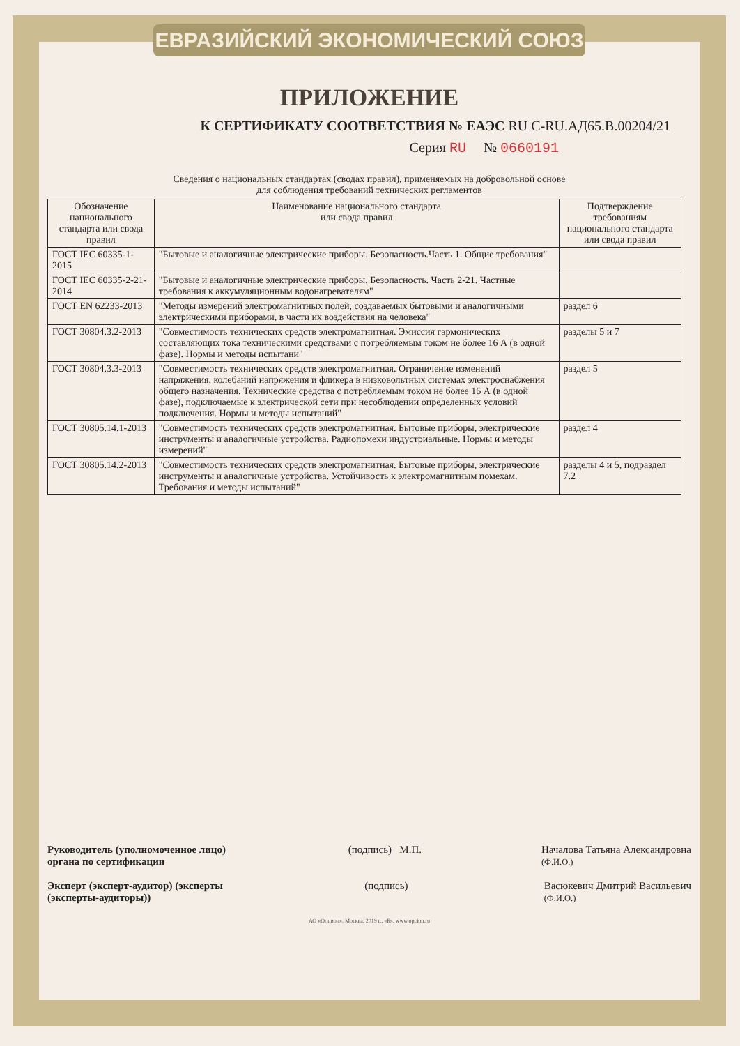ЕВРАЗИЙСКИЙ ЭКОНОМИЧЕСКИЙ СОЮЗ
ПРИЛОЖЕНИЕ
К СЕРТИФИКАТУ СООТВЕТСТВИЯ № ЕАЭС RU C-RU.АД65.В.00204/21
Серия RU № 0660191
Сведения о национальных стандартах (сводах правил), применяемых на добровольной основе
для соблюдения требований технических регламентов
| Обозначение национального стандарта или свода правил | Наименование национального стандарта или свода правил | Подтверждение требованиям национального стандарта или свода правил |
| --- | --- | --- |
| ГОСТ IEC 60335-1-2015 | "Бытовые и аналогичные электрические приборы. Безопасность.Часть 1. Общие требования" | |
| ГОСТ IEC 60335-2-21-2014 | "Бытовые и аналогичные электрические приборы. Безопасность. Часть 2-21. Частные требования к аккумуляционным водонагревателям" | |
| ГОСТ EN 62233-2013 | "Методы измерений электромагнитных полей, создаваемых бытовыми и аналогичными электрическими приборами, в части их воздействия на человека" | раздел 6 |
| ГОСТ 30804.3.2-2013 | "Совместимость технических средств электромагнитная. Эмиссия гармонических составляющих тока техническими средствами с потребляемым током не более 16 А (в одной фазе). Нормы и методы испытани" | разделы 5 и 7 |
| ГОСТ 30804.3.3-2013 | "Совместимость технических средств электромагнитная. Ограничение изменений напряжения, колебаний напряжения и фликера в низковольтных системах электроснабжения общего назначения. Технические средства с потребляемым током не более 16 А (в одной фазе), подключаемые к электрической сети при несоблюдении определенных условий подключения. Нормы и методы испытаний" | раздел 5 |
| ГОСТ 30805.14.1-2013 | "Совместимость технических средств электромагнитная. Бытовые приборы, электрические инструменты и аналогичные устройства. Радиопомехи индустриальные. Нормы и методы измерений" | раздел 4 |
| ГОСТ 30805.14.2-2013 | "Совместимость технических средств электромагнитная. Бытовые приборы, электрические инструменты и аналогичные устройства. Устойчивость к электромагнитным помехам. Требования и методы испытаний" | разделы 4 и 5, подраздел 7.2 |
Руководитель (уполномоченное лицо) органа по сертификации (подпись) М.П. Началова Татьяна Александровна
(Ф.И.О.)
Эксперт (эксперт-аудитор) (эксперты (эксперты-аудиторы)) (подпись) Васюкевич Дмитрий Васильевич
(Ф.И.О.)
АО «Опцион», Москва, 2019 г., «Б». www.opcion.ru